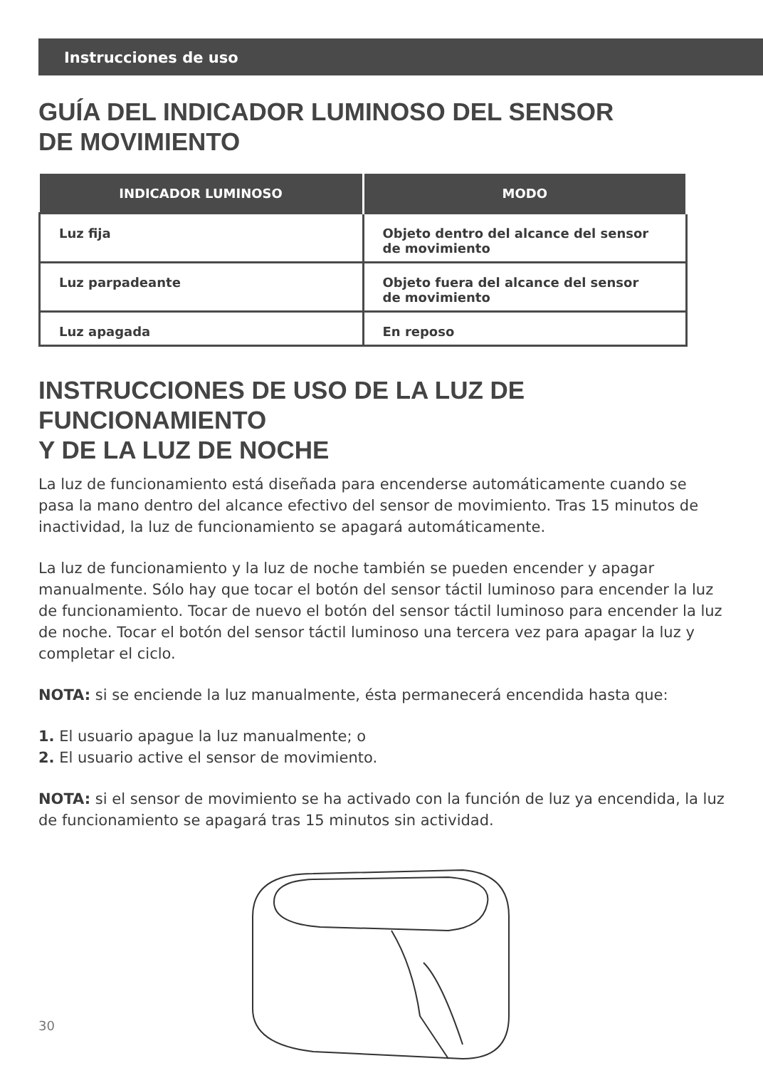Instrucciones de uso
GUÍA DEL INDICADOR LUMINOSO DEL SENSOR
DE MOVIMIENTO
| INDICADOR LUMINOSO | MODO |
| --- | --- |
| Luz fija | Objeto dentro del alcance del sensor de movimiento |
| Luz parpadeante | Objeto fuera del alcance del sensor de movimiento |
| Luz apagada | En reposo |
INSTRUCCIONES DE USO DE LA LUZ DE FUNCIONAMIENTO
Y DE LA LUZ DE NOCHE
La luz de funcionamiento está diseñada para encenderse automáticamente cuando se pasa la mano dentro del alcance efectivo del sensor de movimiento. Tras 15 minutos de inactividad, la luz de funcionamiento se apagará automáticamente.
La luz de funcionamiento y la luz de noche también se pueden encender y apagar manualmente. Sólo hay que tocar el botón del sensor táctil luminoso para encender la luz de funcionamiento. Tocar de nuevo el botón del sensor táctil luminoso para encender la luz de noche. Tocar el botón del sensor táctil luminoso una tercera vez para apagar la luz y completar el ciclo.
NOTA: si se enciende la luz manualmente, ésta permanecerá encendida hasta que:
1. El usuario apague la luz manualmente; o
2. El usuario active el sensor de movimiento.
NOTA: si el sensor de movimiento se ha activado con la función de luz ya encendida, la luz de funcionamiento se apagará tras 15 minutos sin actividad.
30